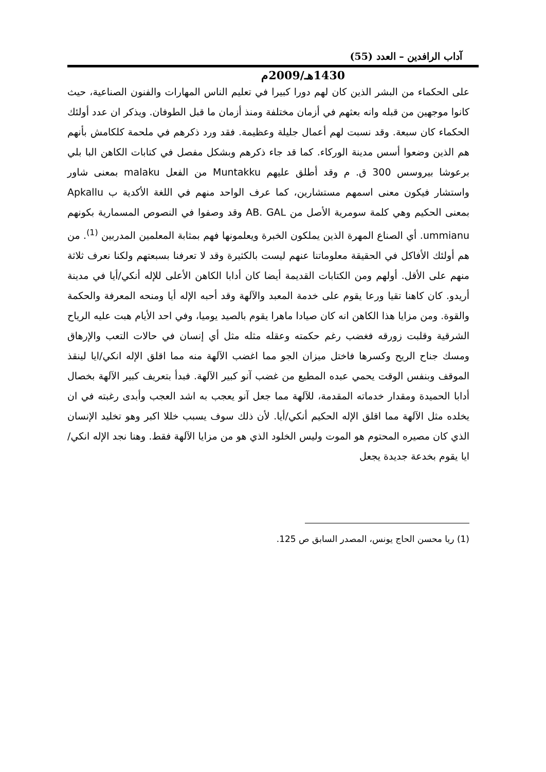آداب الرافدين – العدد (55)
1430هـ/2009م
على الحكماء من البشر الذين كان لهم دورا كبيرا في تعليم الناس المهارات والفنون الصناعية، حيث كانوا موجهين من قبله وانه بعثهم في أزمان مختلفة ومنذ أزمان ما قبل الطوفان. ويذكر ان عدد أولئك الحكماء كان سبعة. وقد نسبت لهم أعمال جليلة وعظيمة. فقد ورد ذكرهم في ملحمة كلكامش بأنهم هم الذين وضعوا أسس مدينة الوركاء. كما قد جاء ذكرهم وبشكل مفصل في كتابات الكاهن البا بلي برعوشا بيروسس 300 ق. م وقد أطلق عليهم Muntakku من الفعل malaku بمعنى شاور واستشار فيكون معنى اسمهم مستشارين، كما عرف الواحد منهم في اللغة الأكدية ب Apkallu بمعنى الحكيم وهي كلمة سومرية الأصل من AB. GAL وقد وصفوا في النصوص المسمارية بكونهم ummianu. أي الصناع المهرة الذين يملكون الخبرة ويعلمونها فهم بمثابة المعلمين المدربين <sup>(1)</sup>. من هم أولئك الأفاكل في الحقيقة معلوماتنا عنهم ليست بالكثيرة وقد لا تعرفنا بسبعتهم ولكنا نعرف ثلاثة منهم على الأقل. أولهم ومن الكتابات القديمة أيضا كان أدابا الكاهن الأعلى للإله أنكي/أيا في مدينة أريدو. كان كاهنا تقيا ورعا يقوم على خدمة المعبد والآلهة وقد أحبه الإله أيا ومنحه المعرفة والحكمة والقوة. ومن مزايا هذا الكاهن انه كان صيادا ماهرا يقوم بالصيد يوميا، وفي احد الأيام هبت عليه الرياح الشرقية وقلبت زورقه فغضب رغم حكمته وعقله مثله مثل أي إنسان في حالات التعب والإرهاق ومسك جناح الريح وكسرها فاختل ميزان الجو مما اغضب الآلهة منه مما اقلق الإله انكي/ايا لينقذ الموقف وبنفس الوقت يحمي عبده المطيع من غضب آنو كبير الآلهة. فبدأ بتعريف كبير الآلهة بخصال أدابا الحميدة ومقدار خدماته المقدمة، للآلهة مما جعل آنو يعجب به اشد العجب وأبدى رغبته في ان يخلده مثل الآلهة مما اقلق الإله الحكيم أنكي/أيا. لأن ذلك سوف يسبب خللا اكبر وهو تخليد الإنسان الذي كان مصيره المحتوم هو الموت وليس الخلود الذي هو من مزايا الآلهة فقط. وهنا نجد الإله انكي/ايا يقوم بخدعة جديدة يجعل
(1) ريا محسن الحاج يونس، المصدر السابق ص 125.